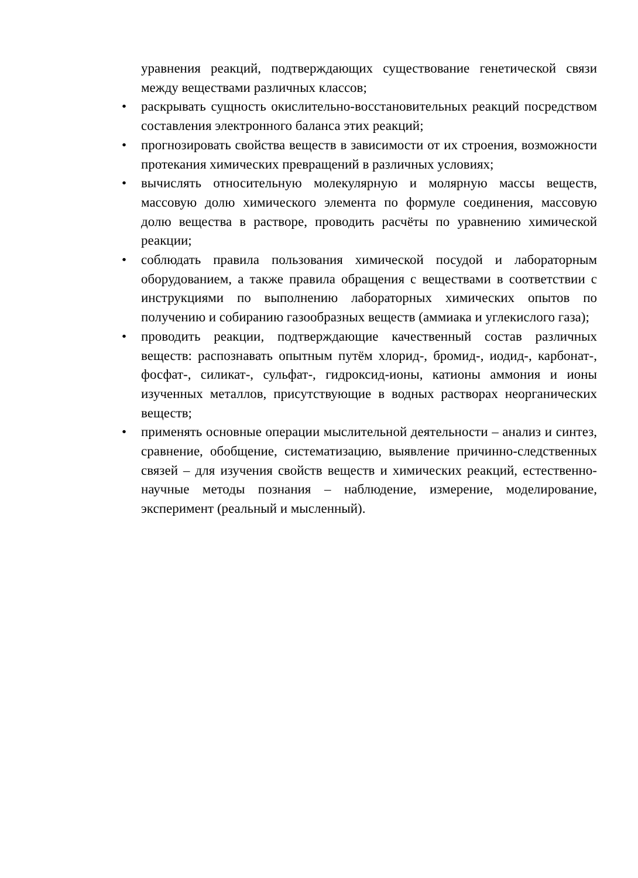уравнения реакций, подтверждающих существование генетической связи между веществами различных классов;
• раскрывать сущность окислительно-восстановительных реакций посредством составления электронного баланса этих реакций;
• прогнозировать свойства веществ в зависимости от их строения, возможности протекания химических превращений в различных условиях;
• вычислять относительную молекулярную и молярную массы веществ, массовую долю химического элемента по формуле соединения, массовую долю вещества в растворе, проводить расчёты по уравнению химической реакции;
• соблюдать правила пользования химической посудой и лабораторным оборудованием, а также правила обращения с веществами в соответствии с инструкциями по выполнению лабораторных химических опытов по получению и собиранию газообразных веществ (аммиака и углекислого газа);
• проводить реакции, подтверждающие качественный состав различных веществ: распознавать опытным путём хлорид-, бромид-, иодид-, карбонат-, фосфат-, силикат-, сульфат-, гидроксид-ионы, катионы аммония и ионы изученных металлов, присутствующие в водных растворах неорганических веществ;
• применять основные операции мыслительной деятельности – анализ и синтез, сравнение, обобщение, систематизацию, выявление причинно-следственных связей – для изучения свойств веществ и химических реакций, естественно-научные методы познания – наблюдение, измерение, моделирование, эксперимент (реальный и мысленный).